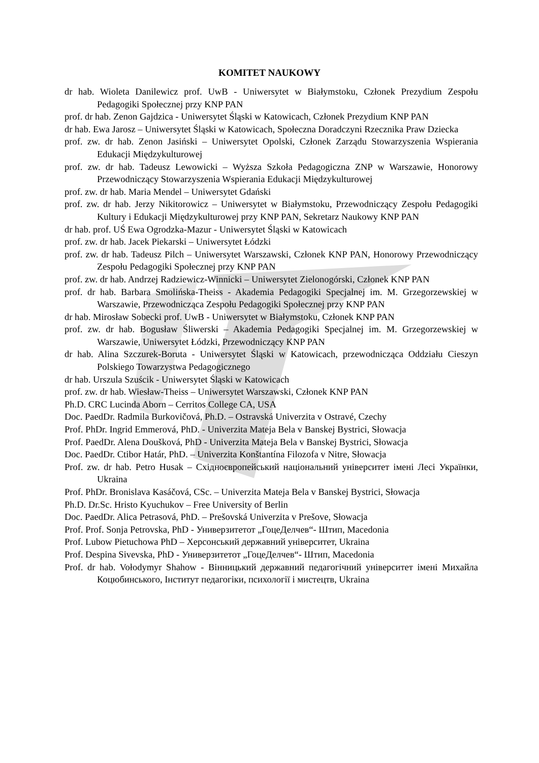KOMITET NAUKOWY
dr hab. Wioleta Danilewicz prof. UwB - Uniwersytet w Białymstoku, Członek Prezydium Zespołu Pedagogiki Społecznej przy KNP PAN
prof. dr hab. Zenon Gajdzica - Uniwersytet Śląski w Katowicach, Członek Prezydium KNP PAN
dr hab. Ewa Jarosz – Uniwersytet Śląski w Katowicach, Społeczna Doradczyni Rzecznika Praw Dziecka
prof. zw. dr hab. Zenon Jasiński – Uniwersytet Opolski, Członek Zarządu Stowarzyszenia Wspierania Edukacji Międzykulturowej
prof. zw. dr hab. Tadeusz Lewowicki – Wyższa Szkoła Pedagogiczna ZNP w Warszawie, Honorowy Przewodniczący Stowarzyszenia Wspierania Edukacji Międzykulturowej
prof. zw. dr hab. Maria Mendel – Uniwersytet Gdański
prof. zw. dr hab. Jerzy Nikitorowicz – Uniwersytet w Białymstoku, Przewodniczący Zespołu Pedagogiki Kultury i Edukacji Międzykulturowej przy KNP PAN, Sekretarz Naukowy KNP PAN
dr hab. prof. UŚ Ewa Ogrodzka-Mazur - Uniwersytet Śląski w Katowicach
prof. zw. dr hab. Jacek Piekarski – Uniwersytet Łódzki
prof. zw. dr hab. Tadeusz Pilch – Uniwersytet Warszawski, Członek KNP PAN, Honorowy Przewodniczący Zespołu Pedagogiki Społecznej przy KNP PAN
prof. zw. dr hab. Andrzej Radziewicz-Winnicki – Uniwersytet Zielonogórski, Członek KNP PAN
prof. dr hab. Barbara Smolińska-Theiss - Akademia Pedagogiki Specjalnej im. M. Grzegorzewskiej w Warszawie, Przewodnicząca Zespołu Pedagogiki Społecznej przy KNP PAN
dr hab. Mirosław Sobecki prof. UwB - Uniwersytet w Białymstoku, Członek KNP PAN
prof. zw. dr hab. Bogusław Śliwerski – Akademia Pedagogiki Specjalnej im. M. Grzegorzewskiej w Warszawie, Uniwersytet Łódzki, Przewodniczący KNP PAN
dr hab. Alina Szczurek-Boruta - Uniwersytet Śląski w Katowicach, przewodnicząca Oddziału Cieszyn Polskiego Towarzystwa Pedagogicznego
dr hab. Urszula Szuścik - Uniwersytet Śląski w Katowicach
prof. zw. dr hab. Wiesław-Theiss – Uniwersytet Warszawski, Członek KNP PAN
Ph.D. CRC Lucinda Aborn – Cerritos College CA, USA
Doc. PaedDr. Radmila Burkovičová, Ph.D. – Ostravská Univerzita v Ostravé, Czechy
Prof. PhDr. Ingrid Emmerová, PhD. - Univerzita Mateja Bela v Banskej Bystrici, Słowacja
Prof. PaedDr. Alena Doušková, PhD - Univerzita Mateja Bela v Banskej Bystrici, Słowacja
Doc. PaedDr. Ctibor Határ, PhD. – Univerzita Konštantína Filozofa v Nitre, Słowacja
Prof. zw. dr hab. Petro Husak – Східноєвропейський національний університет імені Лесі Українки, Ukraina
Prof. PhDr. Bronislava Kasáčová, CSc. – Univerzita Mateja Bela v Banskej Bystrici, Słowacja
Ph.D. Dr.Sc. Hristo Kyuchukov – Free University of Berlin
Doc. PaedDr. Alica Petrasová, PhD. – Prešovská Univerzita v Prešove, Słowacja
Prof. Prof. Sonja Petrovska, PhD - Универзитетот „ГоцеДелчев“- Штип, Macedonia
Prof. Lubow Pietuchowa PhD – Херсонський державний університет, Ukraina
Prof. Despina Sivevska, PhD - Универзитетот „ГоцеДелчев“- Штип, Macedonia
Prof. dr hab. Vołodymyr Shahow - Вінницький державний педагогічний університет імені Михайла Коцюбинського, Інститут педагогіки, психології і мистецтв, Ukraina